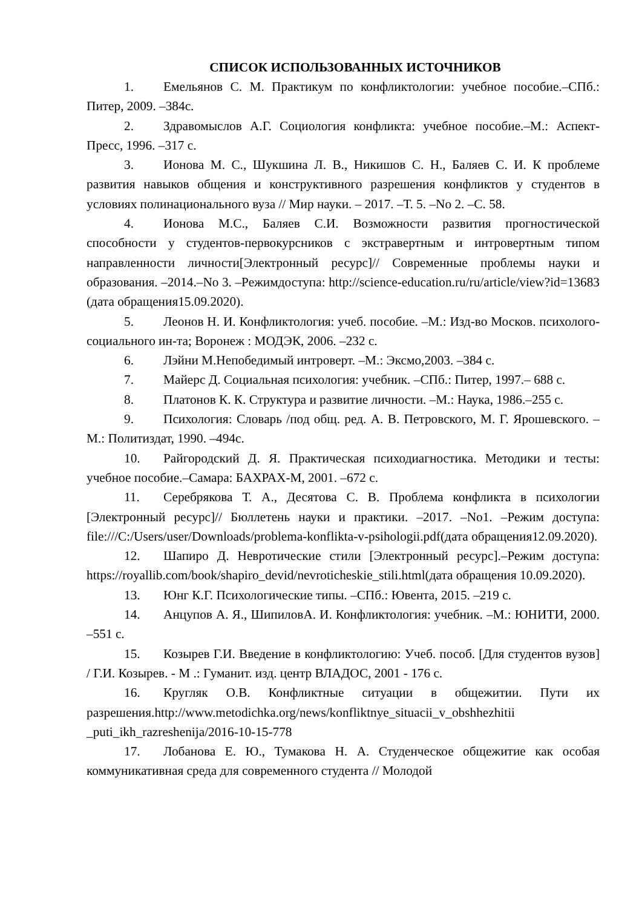СПИСОК ИСПОЛЬЗОВАННЫХ ИСТОЧНИКОВ
1. Емельянов С. М. Практикум по конфликтологии: учебное пособие.–СПб.: Питер, 2009. –384с.
2. Здравомыслов А.Г. Социология конфликта: учебное пособие.–М.: Аспект-Пресс, 1996. –317 с.
3. Ионова М. С., Шукшина Л. В., Никишов С. Н., Баляев С. И. К проблеме развития навыков общения и конструктивного разрешения конфликтов у студентов в условиях полинационального вуза // Мир науки. – 2017. –Т. 5. –No 2. –С. 58.
4. Ионова М.С., Баляев С.И. Возможности развития прогностической способности у студентов-первокурсников с экстравертным и интровертным типом направленности личности[Электронный ресурс]// Современные проблемы науки и образования. –2014.–No 3. –Режимдоступа: http://science-education.ru/ru/article/view?id=13683 (дата обращения15.09.2020).
5. Леонов Н. И. Конфликтология: учеб. пособие. –М.: Изд-во Москов. психолого-социального ин-та; Воронеж : МОДЭК, 2006. –232 с.
6. Лэйни М.Непобедимый интроверт. –М.: Эксмо,2003. –384 с.
7. Майерс Д. Социальная психология: учебник. –СПб.: Питер, 1997.– 688 с.
8. Платонов К. К. Структура и развитие личности. –М.: Наука, 1986.–255 с.
9. Психология: Словарь /под общ. ред. А. В. Петровского, М. Г. Ярошевского. –М.: Политиздат, 1990. –494с.
10. Райгородский Д. Я. Практическая психодиагностика. Методики и тесты: учебное пособие.–Самара: БАХРАХ-М, 2001. –672 с.
11. Серебрякова Т. А., Десятова С. В. Проблема конфликта в психологии [Электронный ресурс]// Бюллетень науки и практики. –2017. –No1. –Режим доступа: file:///C:/Users/user/Downloads/problema-konflikta-v-psihologii.pdf(дата обращения12.09.2020).
12. Шапиро Д. Невротические стили [Электронный ресурс].–Режим доступа: https://royallib.com/book/shapiro_devid/nevroticheskie_stili.html(дата обращения 10.09.2020).
13. Юнг К.Г. Психологические типы. –СПб.: Ювента, 2015. –219 с.
14. Анцупов А. Я., ШипиловА. И. Конфликтология: учебник. –М.: ЮНИТИ, 2000. –551 с.
15. Козырев Г.И. Введение в конфликтологию: Учеб. пособ. [Для студентов вузов] / Г.И. Козырев. - М .: Гуманит. изд. центр ВЛАДОС, 2001 - 176 с.
16. Кругляк О.В. Конфликтные ситуации в общежитии. Пути их разрешения.http://www.metodichka.org/news/konfliktnye_situacii_v_obshhezhitii _puti_ikh_razreshenija/2016-10-15-778
17. Лобанова Е. Ю., Тумакова Н. А. Студенческое общежитие как особая коммуникативная среда для современного студента // Молодой